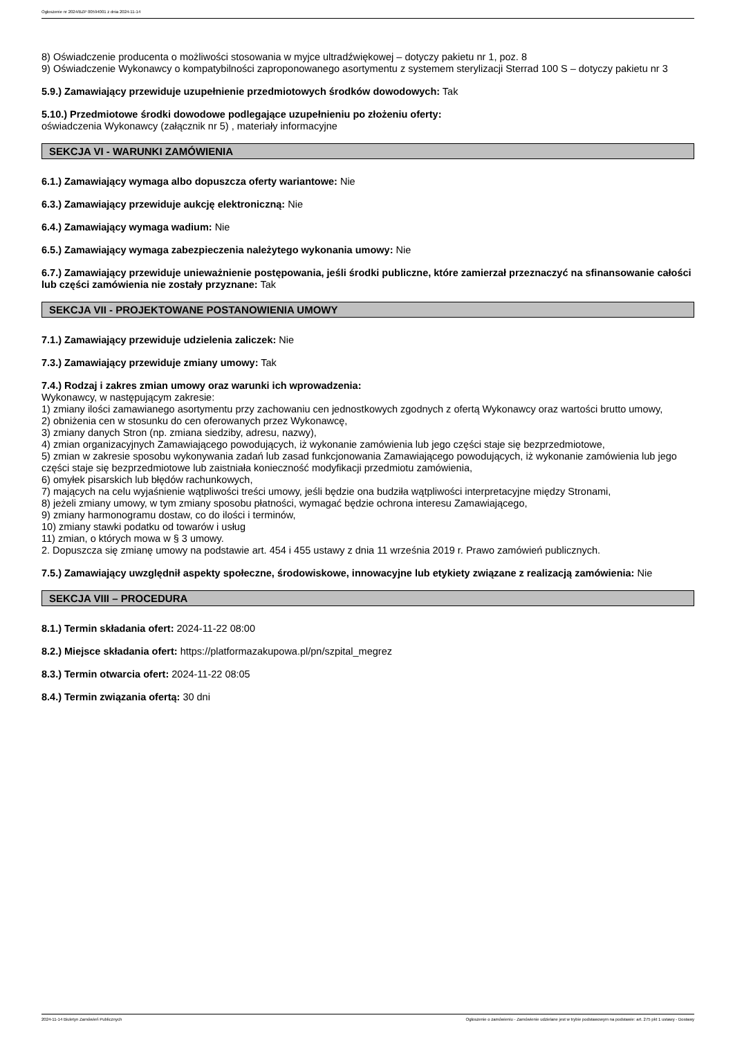Ogłoszenie nr 2024/BZP 00594001 z dnia 2024-11-14
8) Oświadczenie producenta o możliwości stosowania w myjce ultradźwiękowej – dotyczy pakietu nr 1, poz. 8
9) Oświadczenie Wykonawcy o kompatybilności zaproponowanego asortymentu z systemem sterylizacji Sterrad 100 S – dotyczy pakietu nr 3
5.9.) Zamawiający przewiduje uzupełnienie przedmiotowych środków dowodowych: Tak
5.10.) Przedmiotowe środki dowodowe podlegające uzupełnieniu po złożeniu oferty:
oświadczenia Wykonawcy (załącznik nr 5) , materiały informacyjne
SEKCJA VI - WARUNKI ZAMÓWIENIA
6.1.) Zamawiający wymaga albo dopuszcza oferty wariantowe: Nie
6.3.) Zamawiający przewiduje aukcję elektroniczną: Nie
6.4.) Zamawiający wymaga wadium: Nie
6.5.) Zamawiający wymaga zabezpieczenia należytego wykonania umowy: Nie
6.7.) Zamawiający przewiduje unieważnienie postępowania, jeśli środki publiczne, które zamierzał przeznaczyć na sfinansowanie całości lub części zamówienia nie zostały przyznane: Tak
SEKCJA VII - PROJEKTOWANE POSTANOWIENIA UMOWY
7.1.) Zamawiający przewiduje udzielenia zaliczek: Nie
7.3.) Zamawiający przewiduje zmiany umowy: Tak
7.4.) Rodzaj i zakres zmian umowy oraz warunki ich wprowadzenia:
Wykonawcy, w następującym zakresie:
1) zmiany ilości zamawianego asortymentu przy zachowaniu cen jednostkowych zgodnych z ofertą Wykonawcy oraz wartości brutto umowy,
2) obniżenia cen w stosunku do cen oferowanych przez Wykonawcę,
3) zmiany danych Stron (np. zmiana siedziby, adresu, nazwy),
4) zmian organizacyjnych Zamawiającego powodujących, iż wykonanie zamówienia lub jego części staje się bezprzedmiotowe,
5) zmian w zakresie sposobu wykonywania zadań lub zasad funkcjonowania Zamawiającego powodujących, iż wykonanie zamówienia lub jego części staje się bezprzedmiotowe lub zaistniała konieczność modyfikacji przedmiotu zamówienia,
6) omyłek pisarskich lub błędów rachunkowych,
7) mających na celu wyjaśnienie wątpliwości treści umowy, jeśli będzie ona budziła wątpliwości interpretacyjne między Stronami,
8) jeżeli zmiany umowy, w tym zmiany sposobu płatności, wymagać będzie ochrona interesu Zamawiającego,
9) zmiany harmonogramu dostaw, co do ilości i terminów,
10) zmiany stawki podatku od towarów i usług
11) zmian, o których mowa w § 3 umowy.
2. Dopuszcza się zmianę umowy na podstawie art. 454 i 455 ustawy z dnia 11 września 2019 r. Prawo zamówień publicznych.
7.5.) Zamawiający uwzględnił aspekty społeczne, środowiskowe, innowacyjne lub etykiety związane z realizacją zamówienia: Nie
SEKCJA VIII – PROCEDURA
8.1.) Termin składania ofert: 2024-11-22 08:00
8.2.) Miejsce składania ofert: https://platformazakupowa.pl/pn/szpital_megrez
8.3.) Termin otwarcia ofert: 2024-11-22 08:05
8.4.) Termin związania ofertą: 30 dni
2024-11-14 Biuletyn Zamówień Publicznych Ogłoszenie o zamówieniu - Zamówienie udzielane jest w trybie podstawowym na podstawie: art. 275 pkt 1 ustawy - Dostawy